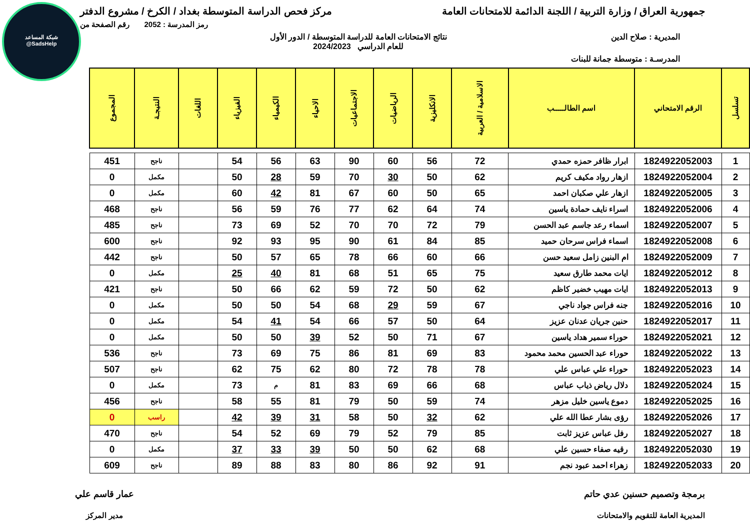شبكة المساعد
@SadsHelp
جمهورية العراق / وزارة التربية / اللجنة الدائمة للامتحانات العامة
مركز فحص الدراسة المتوسطة بغداد / الكرخ / مشروع الدفتر
رمز المدرسة : 2052 رقم الصفحة من
المديرية : صلاح الدين نتائج الامتحانات العامة للدراسة المتوسطة / الدور الأول
للعام الدراسي 2024/2023
المدرسـة : متوسطة جمانة للبنات
| تسلسل | الرقم الامتحاني | اسم الطالـــــب | الاسلامية / العربية | الانكليزية | الرياضيات | الاجتماعيات | الاحياء | الكيمياء | الفيزياء | اللغات | النتيجـة | المجموع |
| --- | --- | --- | --- | --- | --- | --- | --- | --- | --- | --- | --- | --- |
| 1 | 1824922052003 | ابرار ظافر حمزه حمدي | 72 | 56 | 60 | 90 | 63 | 56 | 54 | | ناجح | 451 |
| 2 | 1824922052004 | ازهار رواد مكيف كريم | 62 | 50 | 30 | 70 | 59 | 28 | 50 | | مكمل | 0 |
| 3 | 1824922052005 | ازهار علي صكبان احمد | 65 | 50 | 60 | 67 | 81 | 42 | 60 | | مكمل | 0 |
| 4 | 1824922052006 | اسراء نايف حمادة ياسين | 74 | 64 | 62 | 77 | 76 | 59 | 56 | | ناجح | 468 |
| 5 | 1824922052007 | اسماء رعد جاسم عبد الحسن | 79 | 72 | 70 | 70 | 52 | 69 | 73 | | ناجح | 485 |
| 6 | 1824922052008 | اسماء فراس سرحان حميد | 85 | 84 | 61 | 90 | 95 | 93 | 92 | | ناجح | 600 |
| 7 | 1824922052009 | ام البنين زامل سعيد حسن | 66 | 60 | 66 | 78 | 65 | 57 | 50 | | ناجح | 442 |
| 8 | 1824922052012 | ايات محمد طارق سعيد | 75 | 65 | 51 | 68 | 81 | 40 | 25 | | مكمل | 0 |
| 9 | 1824922052013 | ايات مهيب خضير كاظم | 62 | 50 | 72 | 59 | 62 | 66 | 50 | | ناجح | 421 |
| 10 | 1824922052016 | جنه فراس جواد ناجي | 67 | 59 | 29 | 68 | 54 | 50 | 50 | | مكمل | 0 |
| 11 | 1824922052017 | حنين جريان عدنان عزيز | 64 | 50 | 57 | 66 | 54 | 41 | 54 | | مكمل | 0 |
| 12 | 1824922052021 | حوراء سمير هداد ياسين | 67 | 71 | 50 | 52 | 39 | 50 | 50 | | مكمل | 0 |
| 13 | 1824922052022 | حوراء عبد الحسين محمد محمود | 83 | 69 | 81 | 86 | 75 | 69 | 73 | | ناجح | 536 |
| 14 | 1824922052023 | حوراء علي عباس علي | 78 | 78 | 72 | 80 | 62 | 75 | 62 | | ناجح | 507 |
| 15 | 1824922052024 | دلال رياض ذياب عباس | 68 | 66 | 69 | 83 | 81 | م | 73 | | مكمل | 0 |
| 16 | 1824922052025 | دموع ياسين خليل مزهر | 74 | 59 | 50 | 79 | 81 | 55 | 58 | | ناجح | 456 |
| 17 | 1824922052026 | رؤى بشار عطا الله علي | 62 | 32 | 50 | 58 | 31 | 39 | 42 | | راسب | 0 |
| 18 | 1824922052027 | رفل عباس عزيز ثابت | 85 | 79 | 52 | 79 | 69 | 52 | 54 | | ناجح | 470 |
| 19 | 1824922052030 | رقيه صفاء حسين علي | 68 | 62 | 50 | 50 | 39 | 33 | 37 | | مكمل | 0 |
| 20 | 1824922052033 | زهراء احمد عبود نجم | 91 | 92 | 86 | 80 | 83 | 88 | 89 | | ناجح | 609 |
برمجة وتصميم حسنين عدي حاتم
المديرية العامة للتقويم والامتحانات
عمار قاسم علي
مدير المركز